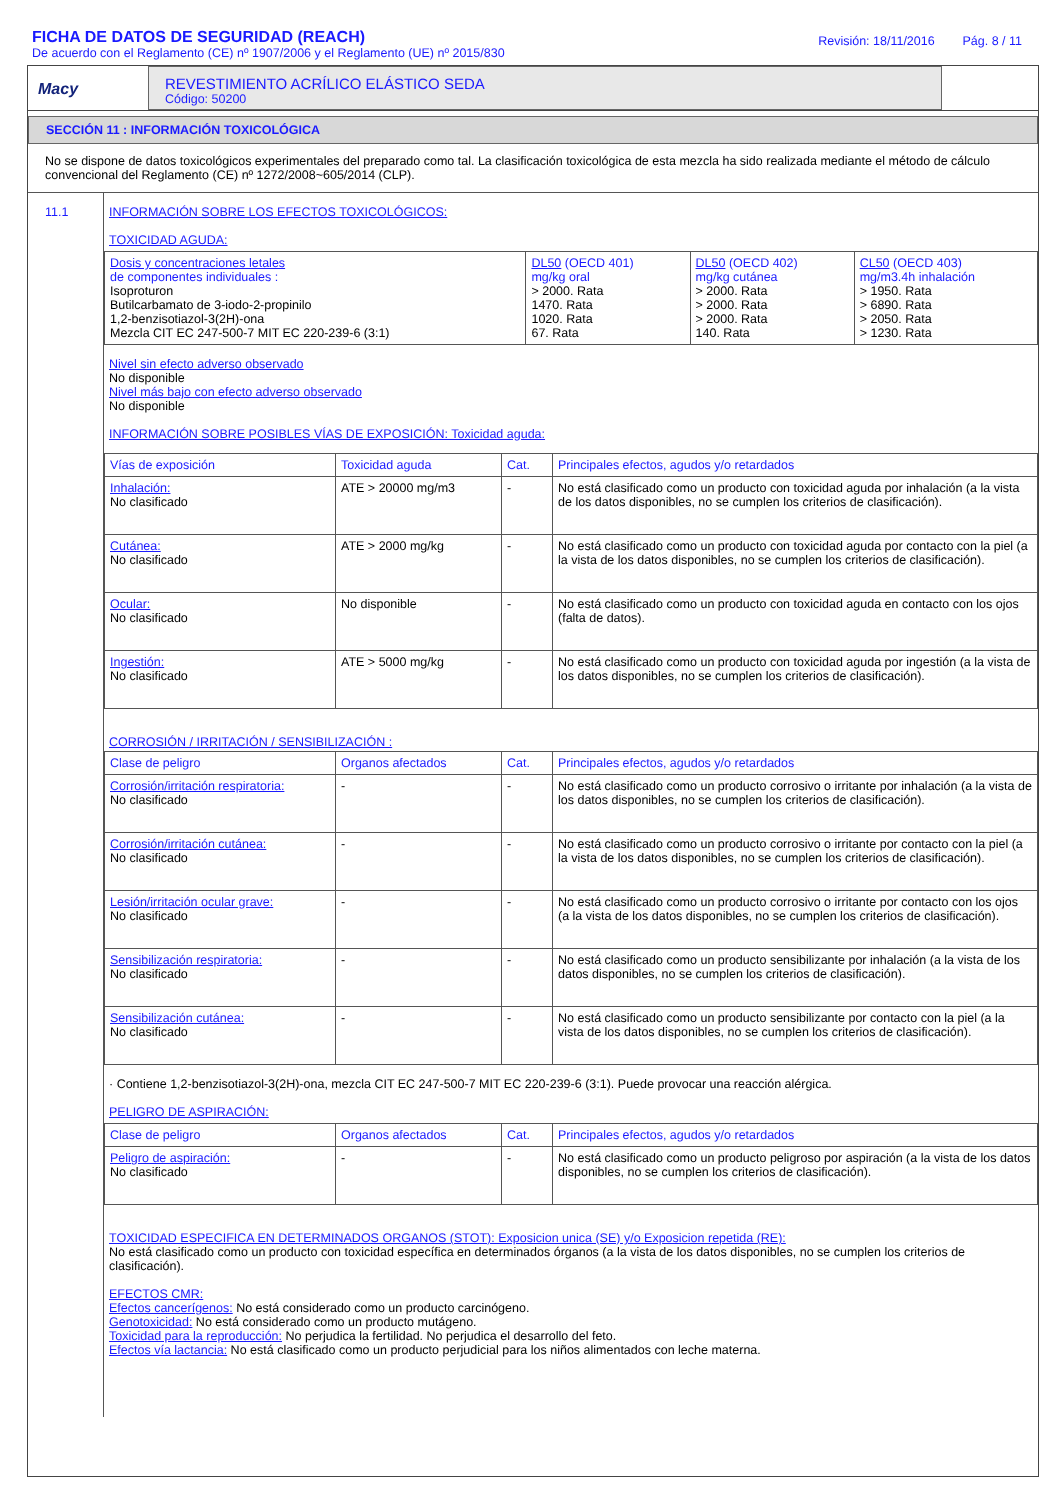FICHA DE DATOS DE SEGURIDAD (REACH)
De acuerdo con el Reglamento (CE) nº 1907/2006 y el Reglamento (UE) nº 2015/830
Revisión: 18/11/2016 Pág. 8 / 11
Macy
REVESTIMIENTO ACRÍLICO ELÁSTICO SEDA
Código: 50200
SECCIÓN 11 : INFORMACIÓN TOXICOLÓGICA
No se dispone de datos toxicológicos experimentales del preparado como tal. La clasificación toxicológica de esta mezcla ha sido realizada mediante el método de cálculo convencional del Reglamento (CE) nº 1272/2008~605/2014 (CLP).
11.1 INFORMACIÓN SOBRE LOS EFECTOS TOXICOLÓGICOS:
TOXICIDAD AGUDA:
| Dosis y concentraciones letales de componentes individuales : Isoproturon Butilcarbamato de 3-iodo-2-propinilo 1,2-benzisotiazol-3(2H)-ona Mezcla CIT EC 247-500-7 MIT EC 220-239-6 (3:1) | DL50 (OECD 401) mg/kg oral > 2000. Rata 1470. Rata 1020. Rata 67. Rata | DL50 (OECD 402) mg/kg cutánea > 2000. Rata > 2000. Rata > 2000. Rata 140. Rata | CL50 (OECD 403) mg/m3.4h inhalación > 1950. Rata > 6890. Rata > 2050. Rata > 1230. Rata |
Nivel sin efecto adverso observado
No disponible
Nivel más bajo con efecto adverso observado
No disponible
INFORMACIÓN SOBRE POSIBLES VÍAS DE EXPOSICIÓN: Toxicidad aguda:
| Vías de exposición | Toxicidad aguda | Cat. | Principales efectos, agudos y/o retardados |
| --- | --- | --- | --- |
| Inhalación: No clasificado | ATE > 20000 mg/m3 | - | No está clasificado como un producto con toxicidad aguda por inhalación (a la vista de los datos disponibles, no se cumplen los criterios de clasificación). |
| Cutánea: No clasificado | ATE > 2000 mg/kg | - | No está clasificado como un producto con toxicidad aguda por contacto con la piel (a la vista de los datos disponibles, no se cumplen los criterios de clasificación). |
| Ocular: No clasificado | No disponible | - | No está clasificado como un producto con toxicidad aguda en contacto con los ojos (falta de datos). |
| Ingestión: No clasificado | ATE > 5000 mg/kg | - | No está clasificado como un producto con toxicidad aguda por ingestión (a la vista de los datos disponibles, no se cumplen los criterios de clasificación). |
CORROSIÓN / IRRITACIÓN / SENSIBILIZACIÓN :
| Clase de peligro | Organos afectados | Cat. | Principales efectos, agudos y/o retardados |
| --- | --- | --- | --- |
| Corrosión/irritación respiratoria: No clasificado | - | - | No está clasificado como un producto corrosivo o irritante por inhalación (a la vista de los datos disponibles, no se cumplen los criterios de clasificación). |
| Corrosión/irritación cutánea: No clasificado | - | - | No está clasificado como un producto corrosivo o irritante por contacto con la piel (a la vista de los datos disponibles, no se cumplen los criterios de clasificación). |
| Lesión/irritación ocular grave: No clasificado | - | - | No está clasificado como un producto corrosivo o irritante por contacto con los ojos (a la vista de los datos disponibles, no se cumplen los criterios de clasificación). |
| Sensibilización respiratoria: No clasificado | - | - | No está clasificado como un producto sensibilizante por inhalación (a la vista de los datos disponibles, no se cumplen los criterios de clasificación). |
| Sensibilización cutánea: No clasificado | - | - | No está clasificado como un producto sensibilizante por contacto con la piel (a la vista de los datos disponibles, no se cumplen los criterios de clasificación). |
· Contiene 1,2-benzisotiazol-3(2H)-ona, mezcla CIT EC 247-500-7 MIT EC 220-239-6 (3:1). Puede provocar una reacción alérgica.
PELIGRO DE ASPIRACIÓN:
| Clase de peligro | Organos afectados | Cat. | Principales efectos, agudos y/o retardados |
| --- | --- | --- | --- |
| Peligro de aspiración: No clasificado | - | - | No está clasificado como un producto peligroso por aspiración (a la vista de los datos disponibles, no se cumplen los criterios de clasificación). |
TOXICIDAD ESPECIFICA EN DETERMINADOS ORGANOS (STOT): Exposicion unica (SE) y/o Exposicion repetida (RE):
No está clasificado como un producto con toxicidad específica en determinados órganos (a la vista de los datos disponibles, no se cumplen los criterios de clasificación).
EFECTOS CMR:
Efectos cancerígenos: No está considerado como un producto carcinógeno.
Genotoxicidad: No está considerado como un producto mutágeno.
Toxicidad para la reproducción: No perjudica la fertilidad. No perjudica el desarrollo del feto.
Efectos vía lactancia: No está clasificado como un producto perjudicial para los niños alimentados con leche materna.